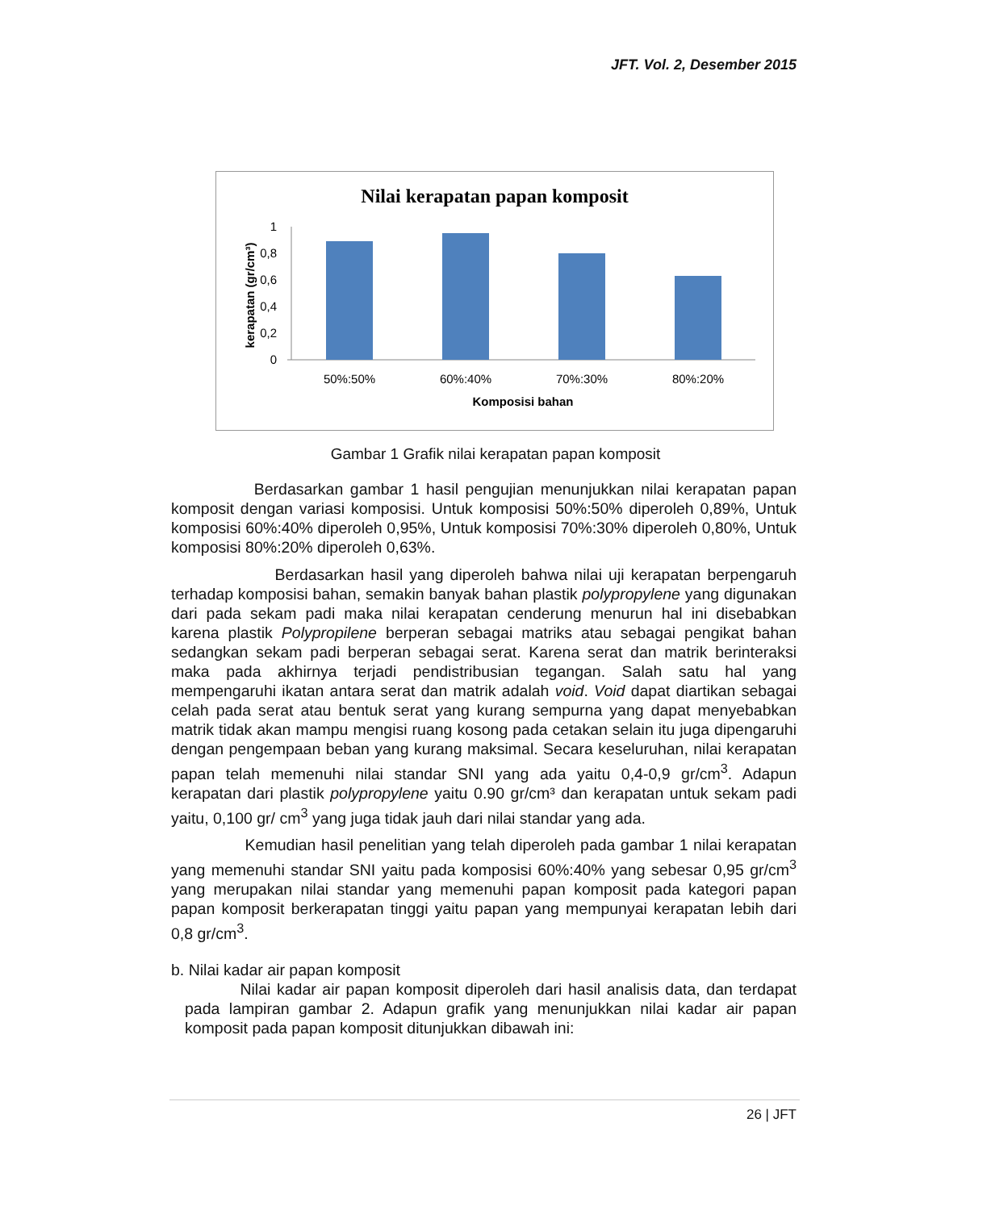JFT. Vol. 2, Desember 2015
Nilai kerapatan papan komposit
0
0,2
0,4
0,6
0,8
1
50%:50%
60%:40%
70%:30%
80%:20%
Komposisi bahan
kerapatan (gr/cm³)
Gambar 1 Grafik nilai kerapatan papan komposit
Berdasarkan gambar 1 hasil pengujian menunjukkan nilai kerapatan papan komposit dengan variasi komposisi. Untuk komposisi 50%:50% diperoleh 0,89%, Untuk komposisi 60%:40% diperoleh 0,95%, Untuk komposisi 70%:30% diperoleh 0,80%, Untuk komposisi 80%:20% diperoleh 0,63%.
Berdasarkan hasil yang diperoleh bahwa nilai uji kerapatan berpengaruh terhadap komposisi bahan, semakin banyak bahan plastik polypropylene yang digunakan dari pada sekam padi maka nilai kerapatan cenderung menurun hal ini disebabkan karena plastik Polypropilene berperan sebagai matriks atau sebagai pengikat bahan sedangkan sekam padi berperan sebagai serat. Karena serat dan matrik berinteraksi maka pada akhirnya terjadi pendistribusian tegangan. Salah satu hal yang mempengaruhi ikatan antara serat dan matrik adalah void. Void dapat diartikan sebagai celah pada serat atau bentuk serat yang kurang sempurna yang dapat menyebabkan matrik tidak akan mampu mengisi ruang kosong pada cetakan selain itu juga dipengaruhi dengan pengempaan beban yang kurang maksimal. Secara keseluruhan, nilai kerapatan papan telah memenuhi nilai standar SNI yang ada yaitu 0,4-0,9 gr/cm<sup>3</sup>. Adapun kerapatan dari plastik polypropylene yaitu 0.90 gr/cm³ dan kerapatan untuk sekam padi yaitu, 0,100 gr/ cm<sup>3</sup> yang juga tidak jauh dari nilai standar yang ada.
Kemudian hasil penelitian yang telah diperoleh pada gambar 1 nilai kerapatan yang memenuhi standar SNI yaitu pada komposisi 60%:40% yang sebesar 0,95 gr/cm<sup>3</sup> yang merupakan nilai standar yang memenuhi papan komposit pada kategori papan papan komposit berkerapatan tinggi yaitu papan yang mempunyai kerapatan lebih dari 0,8 gr/cm<sup>3</sup>.
b. Nilai kadar air papan komposit
Nilai kadar air papan komposit diperoleh dari hasil analisis data, dan terdapat pada lampiran gambar 2. Adapun grafik yang menunjukkan nilai kadar air papan komposit pada papan komposit ditunjukkan dibawah ini:
26 | JFT